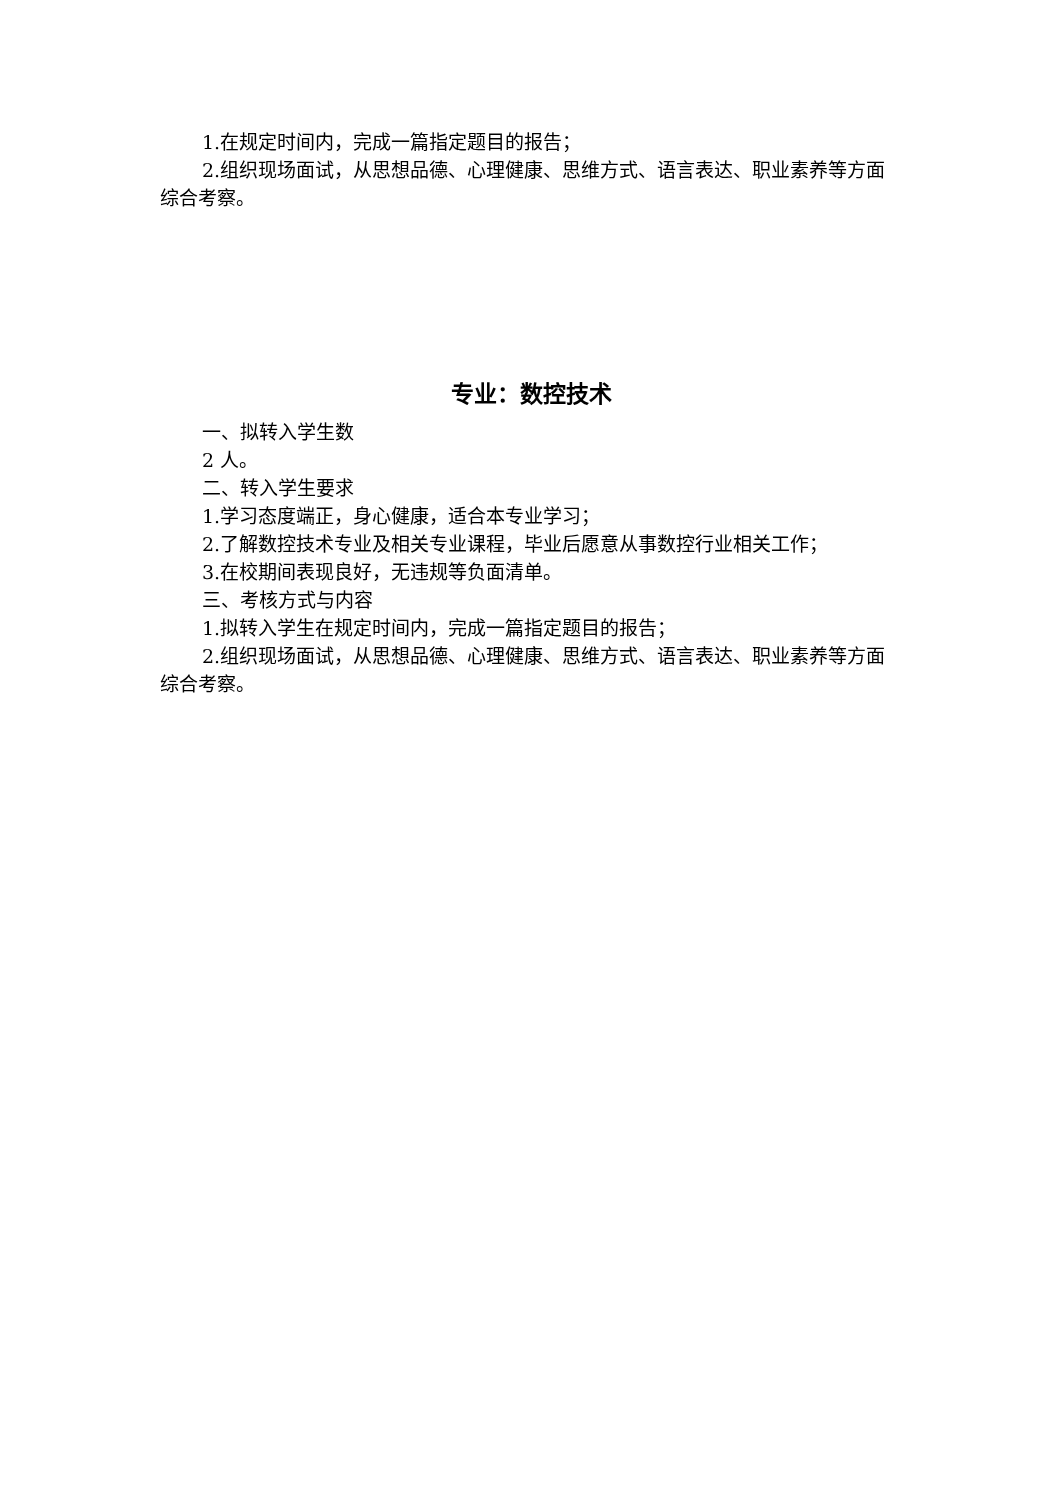1.在规定时间内，完成一篇指定题目的报告；
2.组织现场面试，从思想品德、心理健康、思维方式、语言表达、职业素养等方面综合考察。
专业：数控技术
一、拟转入学生数
2 人。
二、转入学生要求
1.学习态度端正，身心健康，适合本专业学习；
2.了解数控技术专业及相关专业课程，毕业后愿意从事数控行业相关工作；
3.在校期间表现良好，无违规等负面清单。
三、考核方式与内容
1.拟转入学生在规定时间内，完成一篇指定题目的报告；
2.组织现场面试，从思想品德、心理健康、思维方式、语言表达、职业素养等方面综合考察。